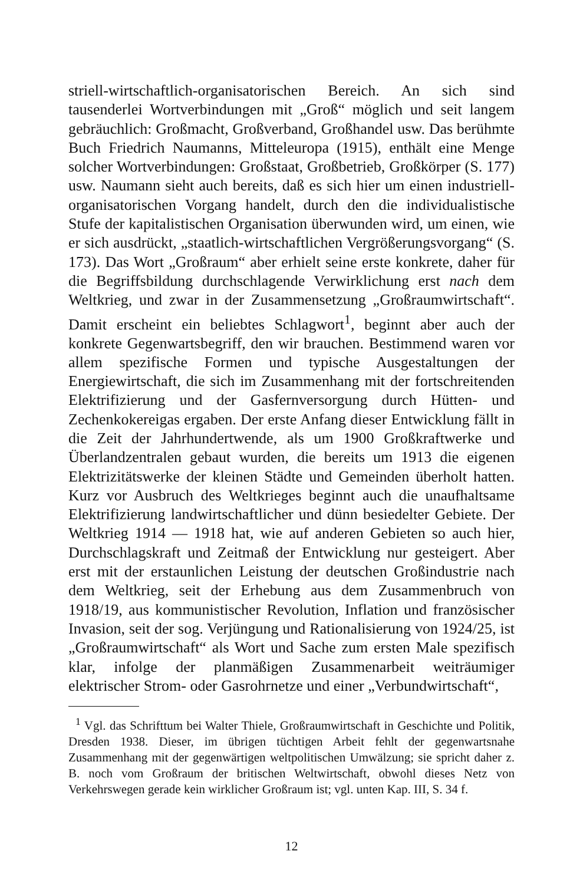striell-wirtschaftlich-organisatorischen Bereich. An sich sind tausenderlei Wortverbindungen mit „Groß“ möglich und seit langem gebräuchlich: Großmacht, Großverband, Großhandel usw. Das berühmte Buch Friedrich Naumanns, Mitteleuropa (1915), enthält eine Menge solcher Wortverbindungen: Großstaat, Großbetrieb, Großkörper (S. 177) usw. Naumann sieht auch bereits, daß es sich hier um einen industriell-organisatorischen Vorgang handelt, durch den die individualistische Stufe der kapitalistischen Organisation überwunden wird, um einen, wie er sich ausdrückt, „staatlich-wirtschaftlichen Vergrößerungsvorgang“ (S. 173). Das Wort „Großraum“ aber erhielt seine erste konkrete, daher für die Begriffsbildung durchschlagende Verwirklichung erst nach dem Weltkrieg, und zwar in der Zusammensetzung „Großraumwirtschaft“. Damit erscheint ein beliebtes Schlagwort<sup>1</sup>, beginnt aber auch der konkrete Gegenwartsbegriff, den wir brauchen. Bestimmend waren vor allem spezifische Formen und typische Ausgestaltungen der Energiewirtschaft, die sich im Zusammenhang mit der fortschreitenden Elektrifizierung und der Gasfernversorgung durch Hütten- und Zechenkokereigas ergaben. Der erste Anfang dieser Entwicklung fällt in die Zeit der Jahrhundertwende, als um 1900 Großkraftwerke und Überlandzentralen gebaut wurden, die bereits um 1913 die eigenen Elektrizitätswerke der kleinen Städte und Gemeinden überholt hatten. Kurz vor Ausbruch des Weltkrieges beginnt auch die unaufhaltsame Elektrifizierung landwirtschaftlicher und dünn besiedelter Gebiete. Der Weltkrieg 1914 — 1918 hat, wie auf anderen Gebieten so auch hier, Durchschlagskraft und Zeitmaß der Entwicklung nur gesteigert. Aber erst mit der erstaunlichen Leistung der deutschen Großindustrie nach dem Weltkrieg, seit der Erhebung aus dem Zusammenbruch von 1918/19, aus kommunistischer Revolution, Inflation und französischer Invasion, seit der sog. Verjüngung und Rationalisierung von 1924/25, ist „Großraumwirtschaft“ als Wort und Sache zum ersten Male spezifisch klar, infolge der planmäßigen Zusammenarbeit weiträumiger elektrischer Strom- oder Gasrohrnetze und einer „Verbundwirtschaft“,
<sup>1</sup> Vgl. das Schrifttum bei Walter Thiele, Großraumwirtschaft in Geschichte und Politik, Dresden 1938. Dieser, im übrigen tüchtigen Arbeit fehlt der gegenwartsnahe Zusammenhang mit der gegenwärtigen weltpolitischen Umwälzung; sie spricht daher z. B. noch vom Großraum der britischen Weltwirtschaft, obwohl dieses Netz von Verkehrswegen gerade kein wirklicher Großraum ist; vgl. unten Kap. III, S. 34 f.
12